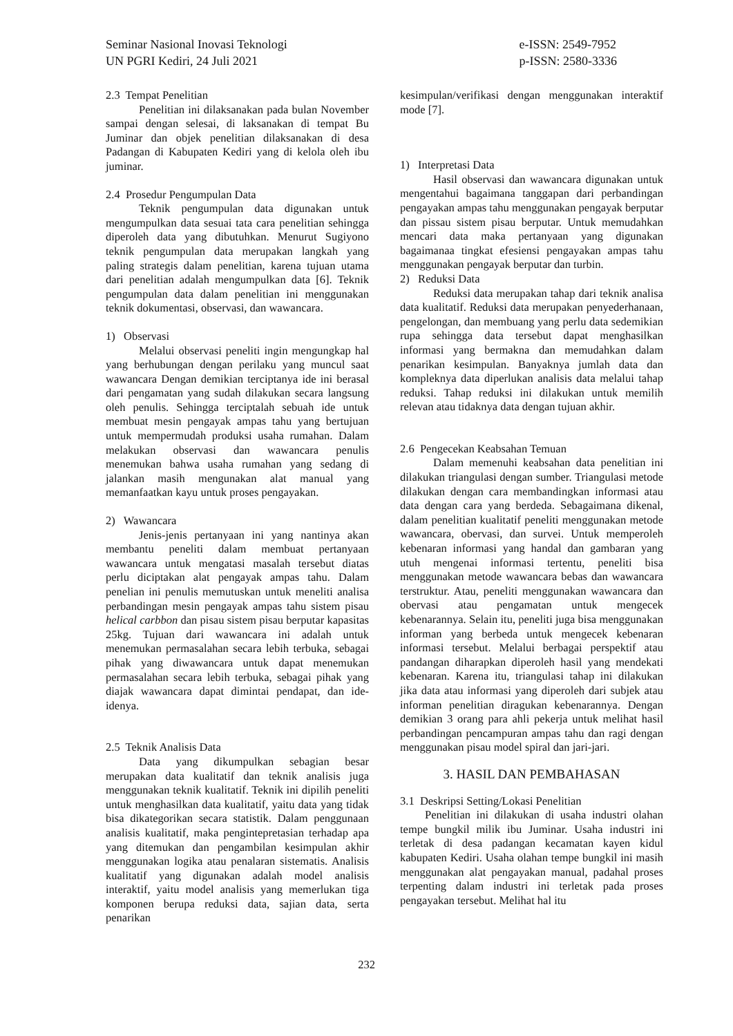Seminar Nasional Inovasi Teknologi
UN PGRI Kediri, 24 Juli 2021
e-ISSN: 2549-7952
p-ISSN: 2580-3336
2.3 Tempat Penelitian
Penelitian ini dilaksanakan pada bulan November sampai dengan selesai, di laksanakan di tempat Bu Juminar dan objek penelitian dilaksanakan di desa Padangan di Kabupaten Kediri yang di kelola oleh ibu juminar.
2.4 Prosedur Pengumpulan Data
Teknik pengumpulan data digunakan untuk mengumpulkan data sesuai tata cara penelitian sehingga diperoleh data yang dibutuhkan. Menurut Sugiyono teknik pengumpulan data merupakan langkah yang paling strategis dalam penelitian, karena tujuan utama dari penelitian adalah mengumpulkan data [6]. Teknik pengumpulan data dalam penelitian ini menggunakan teknik dokumentasi, observasi, dan wawancara.
1) Observasi
Melalui observasi peneliti ingin mengungkap hal yang berhubungan dengan perilaku yang muncul saat wawancara Dengan demikian terciptanya ide ini berasal dari pengamatan yang sudah dilakukan secara langsung oleh penulis. Sehingga terciptalah sebuah ide untuk membuat mesin pengayak ampas tahu yang bertujuan untuk mempermudah produksi usaha rumahan. Dalam melakukan observasi dan wawancara penulis menemukan bahwa usaha rumahan yang sedang di jalankan masih mengunakan alat manual yang memanfaatkan kayu untuk proses pengayakan.
2) Wawancara
Jenis-jenis pertanyaan ini yang nantinya akan membantu peneliti dalam membuat pertanyaan wawancara untuk mengatasi masalah tersebut diatas perlu diciptakan alat pengayak ampas tahu. Dalam penelian ini penulis memutuskan untuk meneliti analisa perbandingan mesin pengayak ampas tahu sistem pisau helical carbbon dan pisau sistem pisau berputar kapasitas 25kg. Tujuan dari wawancara ini adalah untuk menemukan permasalahan secara lebih terbuka, sebagai pihak yang diwawancara untuk dapat menemukan permasalahan secara lebih terbuka, sebagai pihak yang diajak wawancara dapat dimintai pendapat, dan ide-idenya.
2.5 Teknik Analisis Data
Data yang dikumpulkan sebagian besar merupakan data kualitatif dan teknik analisis juga menggunakan teknik kualitatif. Teknik ini dipilih peneliti untuk menghasilkan data kualitatif, yaitu data yang tidak bisa dikategorikan secara statistik. Dalam penggunaan analisis kualitatif, maka pengintepretasian terhadap apa yang ditemukan dan pengambilan kesimpulan akhir menggunakan logika atau penalaran sistematis. Analisis kualitatif yang digunakan adalah model analisis interaktif, yaitu model analisis yang memerlukan tiga komponen berupa reduksi data, sajian data, serta penarikan
kesimpulan/verifikasi dengan menggunakan interaktif mode [7].
1) Interpretasi Data
Hasil observasi dan wawancara digunakan untuk mengentahui bagaimana tanggapan dari perbandingan pengayakan ampas tahu menggunakan pengayak berputar dan pissau sistem pisau berputar. Untuk memudahkan mencari data maka pertanyaan yang digunakan bagaimanaa tingkat efesiensi pengayakan ampas tahu menggunakan pengayak berputar dan turbin.
2) Reduksi Data
Reduksi data merupakan tahap dari teknik analisa data kualitatif. Reduksi data merupakan penyederhanaan, pengelongan, dan membuang yang perlu data sedemikian rupa sehingga data tersebut dapat menghasilkan informasi yang bermakna dan memudahkan dalam penarikan kesimpulan. Banyaknya jumlah data dan kompleknya data diperlukan analisis data melalui tahap reduksi. Tahap reduksi ini dilakukan untuk memilih relevan atau tidaknya data dengan tujuan akhir.
2.6 Pengecekan Keabsahan Temuan
Dalam memenuhi keabsahan data penelitian ini dilakukan triangulasi dengan sumber. Triangulasi metode dilakukan dengan cara membandingkan informasi atau data dengan cara yang berdeda. Sebagaimana dikenal, dalam penelitian kualitatif peneliti menggunakan metode wawancara, obervasi, dan survei. Untuk memperoleh kebenaran informasi yang handal dan gambaran yang utuh mengenai informasi tertentu, peneliti bisa menggunakan metode wawancara bebas dan wawancara terstruktur. Atau, peneliti menggunakan wawancara dan obervasi atau pengamatan untuk mengecek kebenarannya. Selain itu, peneliti juga bisa menggunakan informan yang berbeda untuk mengecek kebenaran informasi tersebut. Melalui berbagai perspektif atau pandangan diharapkan diperoleh hasil yang mendekati kebenaran. Karena itu, triangulasi tahap ini dilakukan jika data atau informasi yang diperoleh dari subjek atau informan penelitian diragukan kebenarannya. Dengan demikian 3 orang para ahli pekerja untuk melihat hasil perbandingan pencampuran ampas tahu dan ragi dengan menggunakan pisau model spiral dan jari-jari.
3. HASIL DAN PEMBAHASAN
3.1 Deskripsi Setting/Lokasi Penelitian
Penelitian ini dilakukan di usaha industri olahan tempe bungkil milik ibu Juminar. Usaha industri ini terletak di desa padangan kecamatan kayen kidul kabupaten Kediri. Usaha olahan tempe bungkil ini masih menggunakan alat pengayakan manual, padahal proses terpenting dalam industri ini terletak pada proses pengayakan tersebut. Melihat hal itu
232